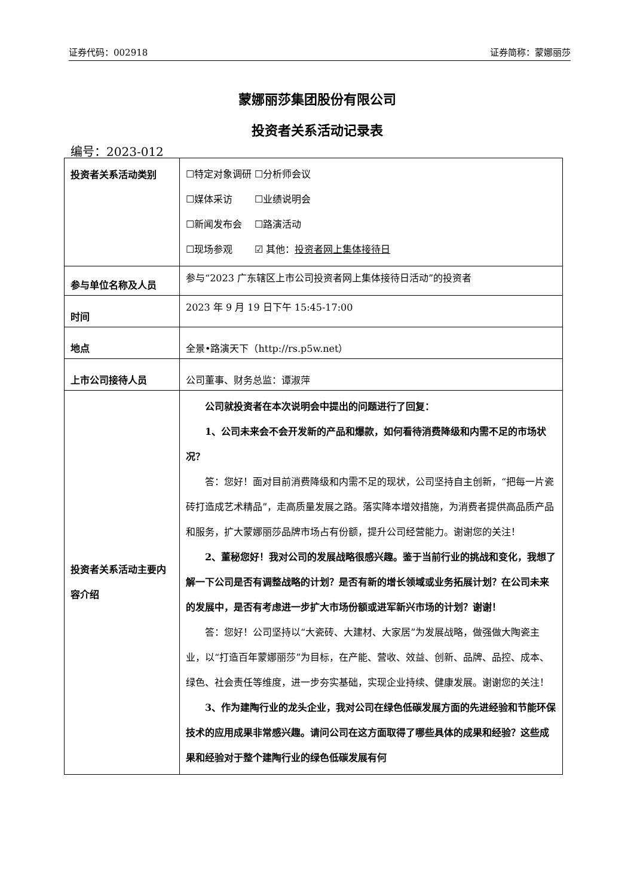证券代码：002918 证券简称：蒙娜丽莎
蒙娜丽莎集团股份有限公司
投资者关系活动记录表
编号：2023-012
| 投资者关系活动类别 | ☐特定对象调研 ☐分析师会议 ☐媒体采访 ☐业绩说明会 ☐新闻发布会 ☐路演活动 ☐现场参观 ☑ 其他： 投资者网上集体接待日 |
| 参与单位名称及人员 | 参与“2023 广东辖区上市公司投资者网上集体接待日活动”的投资者 |
| 时间 | 2023 年 9 月 19 日下午 15:45-17:00 |
| 地点 | 全景•路演天下（http://rs.p5w.net） |
| 上市公司接待人员 | 公司董事、财务总监：谭淑萍 |
| 投资者关系活动主要内容介绍 | 公司就投资者在本次说明会中提出的问题进行了回复： 1、公司未来会不会开发新的产品和爆款，如何看待消费降级和内需不足的市场状况？ 答：您好！面对目前消费降级和内需不足的现状，公司坚持自主创新，“把每一片瓷砖打造成艺术精品”，走高质量发展之路。落实降本增效措施，为消费者提供高品质产品和服务，扩大蒙娜丽莎品牌市场占有份额，提升公司经营能力。谢谢您的关注！ 2、董秘您好！我对公司的发展战略很感兴趣。鉴于当前行业的挑战和变化，我想了解一下公司是否有调整战略的计划？是否有新的增长领域或业务拓展计划？在公司未来的发展中，是否有考虑进一步扩大市场份额或进军新兴市场的计划？谢谢！ 答：您好！公司坚持以“大瓷砖、大建材、大家居”为发展战略，做强做大陶瓷主业，以“打造百年蒙娜丽莎”为目标，在产能、营收、效益、创新、品牌、品控、成本、绿色、社会责任等维度，进一步夯实基础，实现企业持续、健康发展。谢谢您的关注！ 3、作为建陶行业的龙头企业，我对公司在绿色低碳发展方面的先进经验和节能环保技术的应用成果非常感兴趣。请问公司在这方面取得了哪些具体的成果和经验？这些成果和经验对于整个建陶行业的绿色低碳发展有何 |